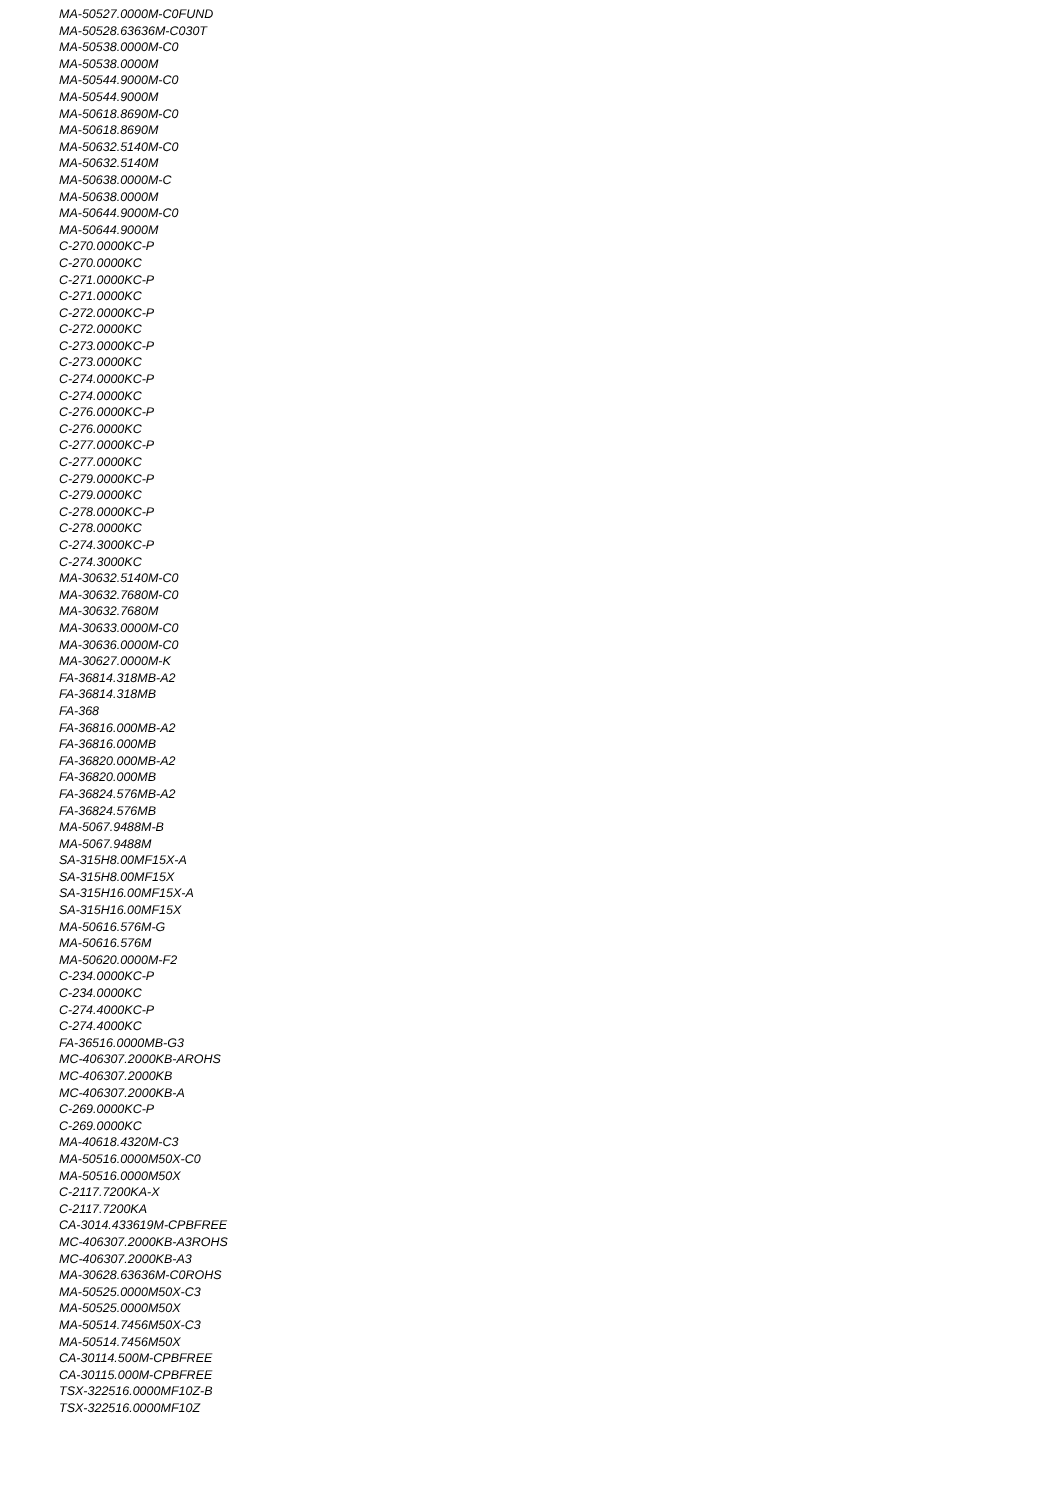MA-50527.0000M-C0FUND
MA-50528.63636M-C030T
MA-50538.0000M-C0
MA-50538.0000M
MA-50544.9000M-C0
MA-50544.9000M
MA-50618.8690M-C0
MA-50618.8690M
MA-50632.5140M-C0
MA-50632.5140M
MA-50638.0000M-C
MA-50638.0000M
MA-50644.9000M-C0
MA-50644.9000M
C-270.0000KC-P
C-270.0000KC
C-271.0000KC-P
C-271.0000KC
C-272.0000KC-P
C-272.0000KC
C-273.0000KC-P
C-273.0000KC
C-274.0000KC-P
C-274.0000KC
C-276.0000KC-P
C-276.0000KC
C-277.0000KC-P
C-277.0000KC
C-279.0000KC-P
C-279.0000KC
C-278.0000KC-P
C-278.0000KC
C-274.3000KC-P
C-274.3000KC
MA-30632.5140M-C0
MA-30632.7680M-C0
MA-30632.7680M
MA-30633.0000M-C0
MA-30636.0000M-C0
MA-30627.0000M-K
FA-36814.318MB-A2
FA-36814.318MB
FA-368
FA-36816.000MB-A2
FA-36816.000MB
FA-36820.000MB-A2
FA-36820.000MB
FA-36824.576MB-A2
FA-36824.576MB
MA-5067.9488M-B
MA-5067.9488M
SA-315H8.00MF15X-A
SA-315H8.00MF15X
SA-315H16.00MF15X-A
SA-315H16.00MF15X
MA-50616.576M-G
MA-50616.576M
MA-50620.0000M-F2
C-234.0000KC-P
C-234.0000KC
C-274.4000KC-P
C-274.4000KC
FA-36516.0000MB-G3
MC-406307.2000KB-AROHS
MC-406307.2000KB
MC-406307.2000KB-A
C-269.0000KC-P
C-269.0000KC
MA-40618.4320M-C3
MA-50516.0000M50X-C0
MA-50516.0000M50X
C-2117.7200KA-X
C-2117.7200KA
CA-3014.433619M-CPBFREE
MC-406307.2000KB-A3ROHS
MC-406307.2000KB-A3
MA-30628.63636M-C0ROHS
MA-50525.0000M50X-C3
MA-50525.0000M50X
MA-50514.7456M50X-C3
MA-50514.7456M50X
CA-30114.500M-CPBFREE
CA-30115.000M-CPBFREE
TSX-322516.0000MF10Z-B
TSX-322516.0000MF10Z